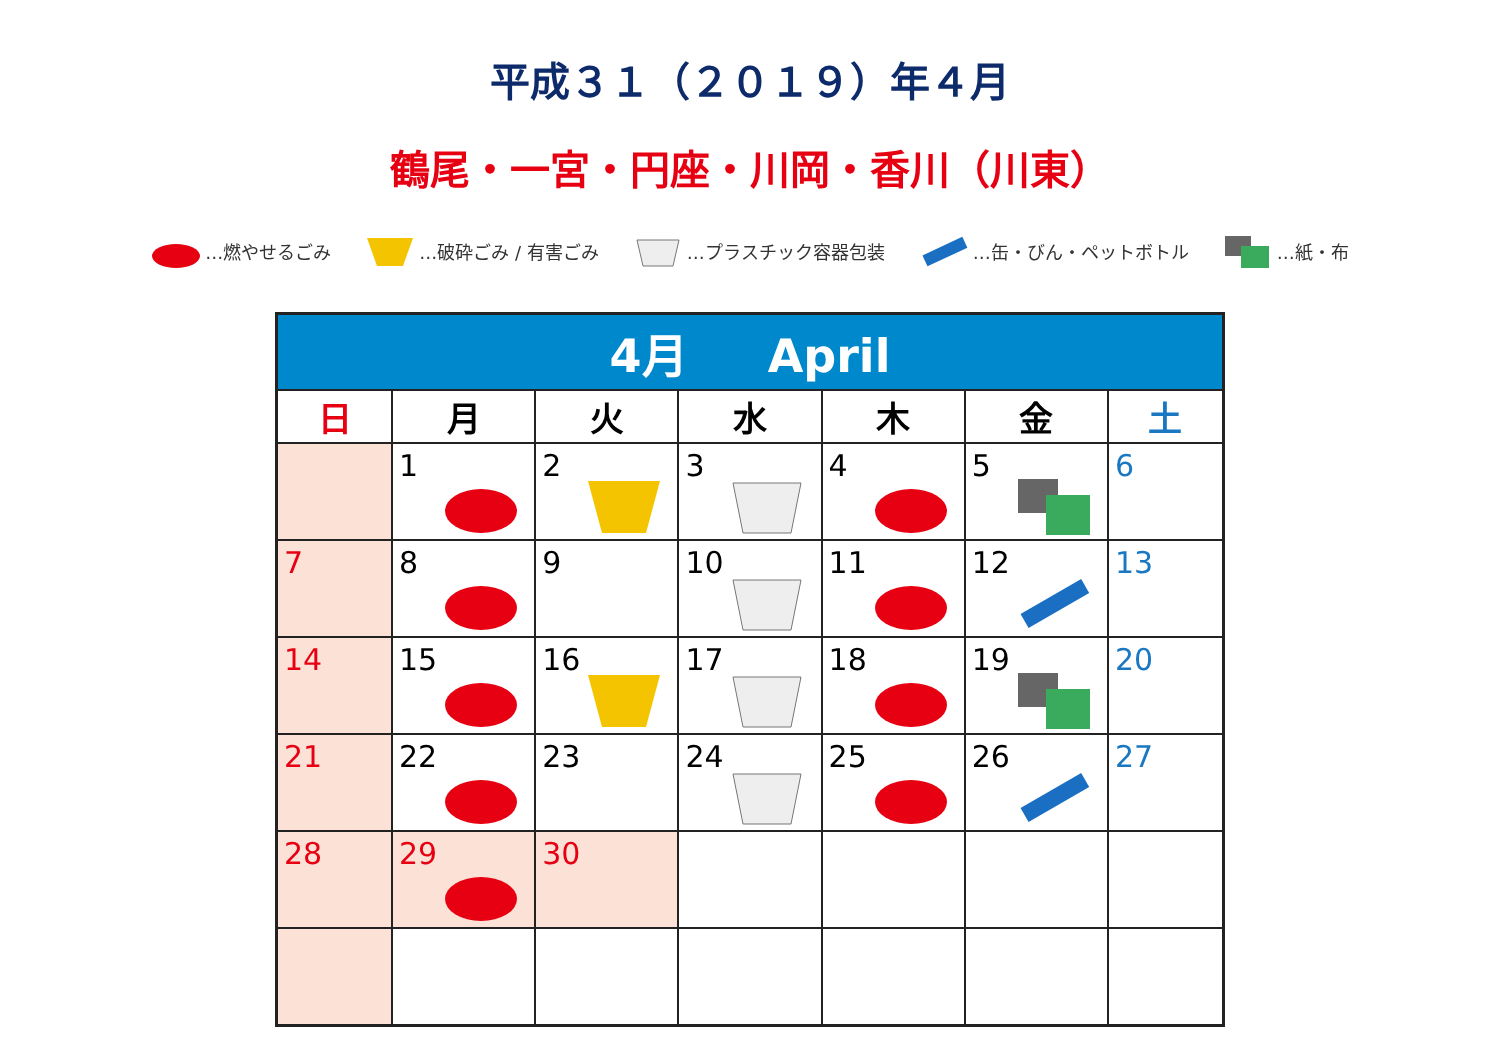平成３１（２０１９）年４月
鶴尾・一宮・円座・川岡・香川（川東）
…燃やせるごみ …破砕ごみ / 有害ごみ …プラスチック容器包装 …缶・びん・ペットボトル …紙・布
| 4月 April | | | | | | |
| --- | --- | --- | --- | --- | --- | --- |
| 日 | 月 | 火 | 水 | 木 | 金 | 土 |
| | 1 | 2 | 3 | 4 | 5 | 6 |
| 7 | 8 | 9 | 10 | 11 | 12 | 13 |
| 14 | 15 | 16 | 17 | 18 | 19 | 20 |
| 21 | 22 | 23 | 24 | 25 | 26 | 27 |
| 28 | 29 | 30 | | | | |